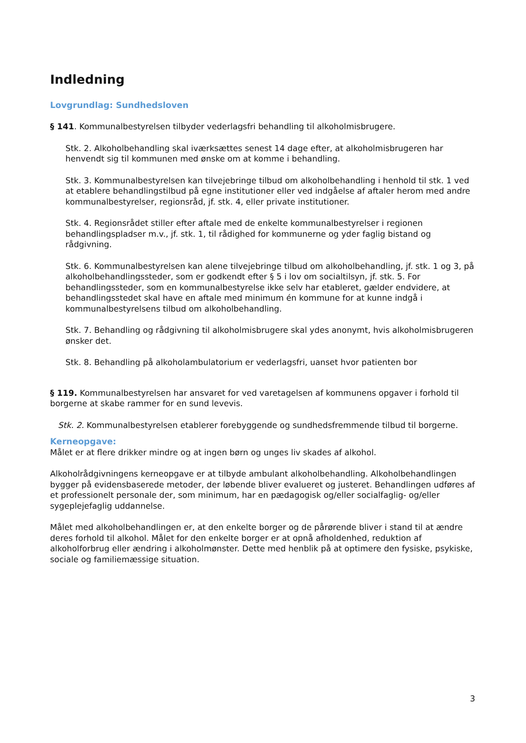Indledning
Lovgrundlag: Sundhedsloven
§ 141. Kommunalbestyrelsen tilbyder vederlagsfri behandling til alkoholmisbrugere.
Stk. 2. Alkoholbehandling skal iværksættes senest 14 dage efter, at alkoholmisbrugeren har henvendt sig til kommunen med ønske om at komme i behandling.
Stk. 3. Kommunalbestyrelsen kan tilvejebringe tilbud om alkoholbehandling i henhold til stk. 1 ved at etablere behandlingstilbud på egne institutioner eller ved indgåelse af aftaler herom med andre kommunalbestyrelser, regionsråd, jf. stk. 4, eller private institutioner.
Stk. 4. Regionsrådet stiller efter aftale med de enkelte kommunalbestyrelser i regionen behandlingspladser m.v., jf. stk. 1, til rådighed for kommunerne og yder faglig bistand og rådgivning.
Stk. 6. Kommunalbestyrelsen kan alene tilvejebringe tilbud om alkoholbehandling, jf. stk. 1 og 3, på alkoholbehandlingssteder, som er godkendt efter § 5 i lov om socialtilsyn, jf. stk. 5. For behandlingssteder, som en kommunalbestyrelse ikke selv har etableret, gælder endvidere, at behandlingsstedet skal have en aftale med minimum én kommune for at kunne indgå i kommunalbestyrelsens tilbud om alkoholbehandling.
Stk. 7. Behandling og rådgivning til alkoholmisbrugere skal ydes anonymt, hvis alkoholmisbrugeren ønsker det.
Stk. 8. Behandling på alkoholambulatorium er vederlagsfri, uanset hvor patienten bor
§ 119. Kommunalbestyrelsen har ansvaret for ved varetagelsen af kommunens opgaver i forhold til borgerne at skabe rammer for en sund levevis.
Stk. 2. Kommunalbestyrelsen etablerer forebyggende og sundhedsfremmende tilbud til borgerne.
Kerneopgave:
Målet er at flere drikker mindre og at ingen børn og unges liv skades af alkohol.
Alkoholrådgivningens kerneopgave er at tilbyde ambulant alkoholbehandling. Alkoholbehandlingen bygger på evidensbaserede metoder, der løbende bliver evalueret og justeret. Behandlingen udføres af et professionelt personale der, som minimum, har en pædagogisk og/eller socialfaglig- og/eller sygeplejefaglig uddannelse.
Målet med alkoholbehandlingen er, at den enkelte borger og de pårørende bliver i stand til at ændre deres forhold til alkohol. Målet for den enkelte borger er at opnå afholdenhed, reduktion af alkoholforbrug eller ændring i alkoholmønster. Dette med henblik på at optimere den fysiske, psykiske, sociale og familiemæssige situation.
3